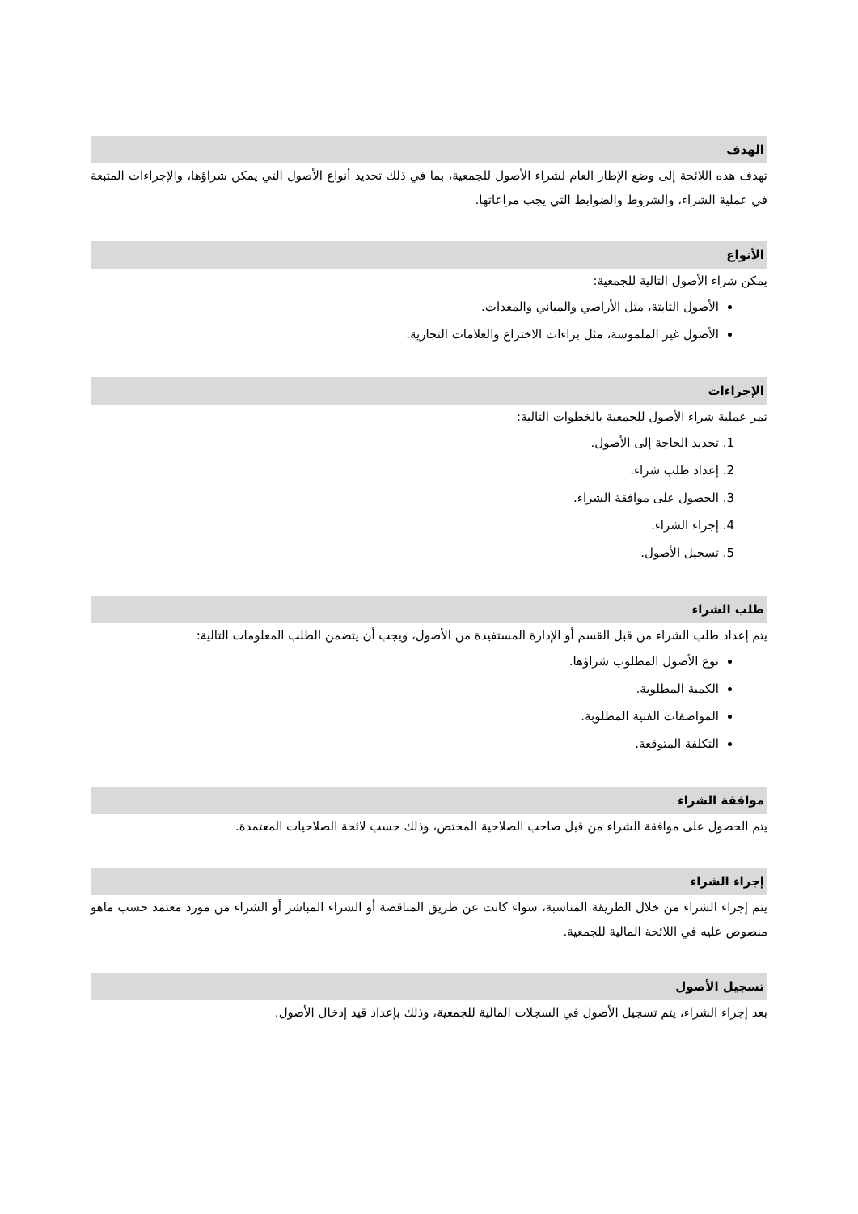الهدف
تهدف هذه اللائحة إلى وضع الإطار العام لشراء الأصول للجمعية، بما في ذلك تحديد أنواع الأصول التي يمكن شراؤها، والإجراءات المتبعة في عملية الشراء، والشروط والضوابط التي يجب مراعاتها.
الأنواع
يمكن شراء الأصول التالية للجمعية:
الأصول الثابتة، مثل الأراضي والمباني والمعدات.
الأصول غير الملموسة، مثل براءات الاختراع والعلامات التجارية.
الإجراءات
تمر عملية شراء الأصول للجمعية بالخطوات التالية:
1. تحديد الحاجة إلى الأصول.
2. إعداد طلب شراء.
3. الحصول على موافقة الشراء.
4. إجراء الشراء.
5. تسجيل الأصول.
طلب الشراء
يتم إعداد طلب الشراء من قبل القسم أو الإدارة المستفيدة من الأصول، ويجب أن يتضمن الطلب المعلومات التالية:
نوع الأصول المطلوب شراؤها.
الكمية المطلوبة.
المواصفات الفنية المطلوبة.
التكلفة المتوقعة.
موافقة الشراء
يتم الحصول على موافقة الشراء من قبل صاحب الصلاحية المختص، وذلك حسب لائحة الصلاحيات المعتمدة.
إجراء الشراء
يتم إجراء الشراء من خلال الطريقة المناسبة، سواء كانت عن طريق المناقصة أو الشراء المباشر أو الشراء من مورد معتمد حسب ماهو منصوص عليه في اللائحة المالية للجمعية.
تسجيل الأصول
بعد إجراء الشراء، يتم تسجيل الأصول في السجلات المالية للجمعية، وذلك بإعداد قيد إدخال الأصول.